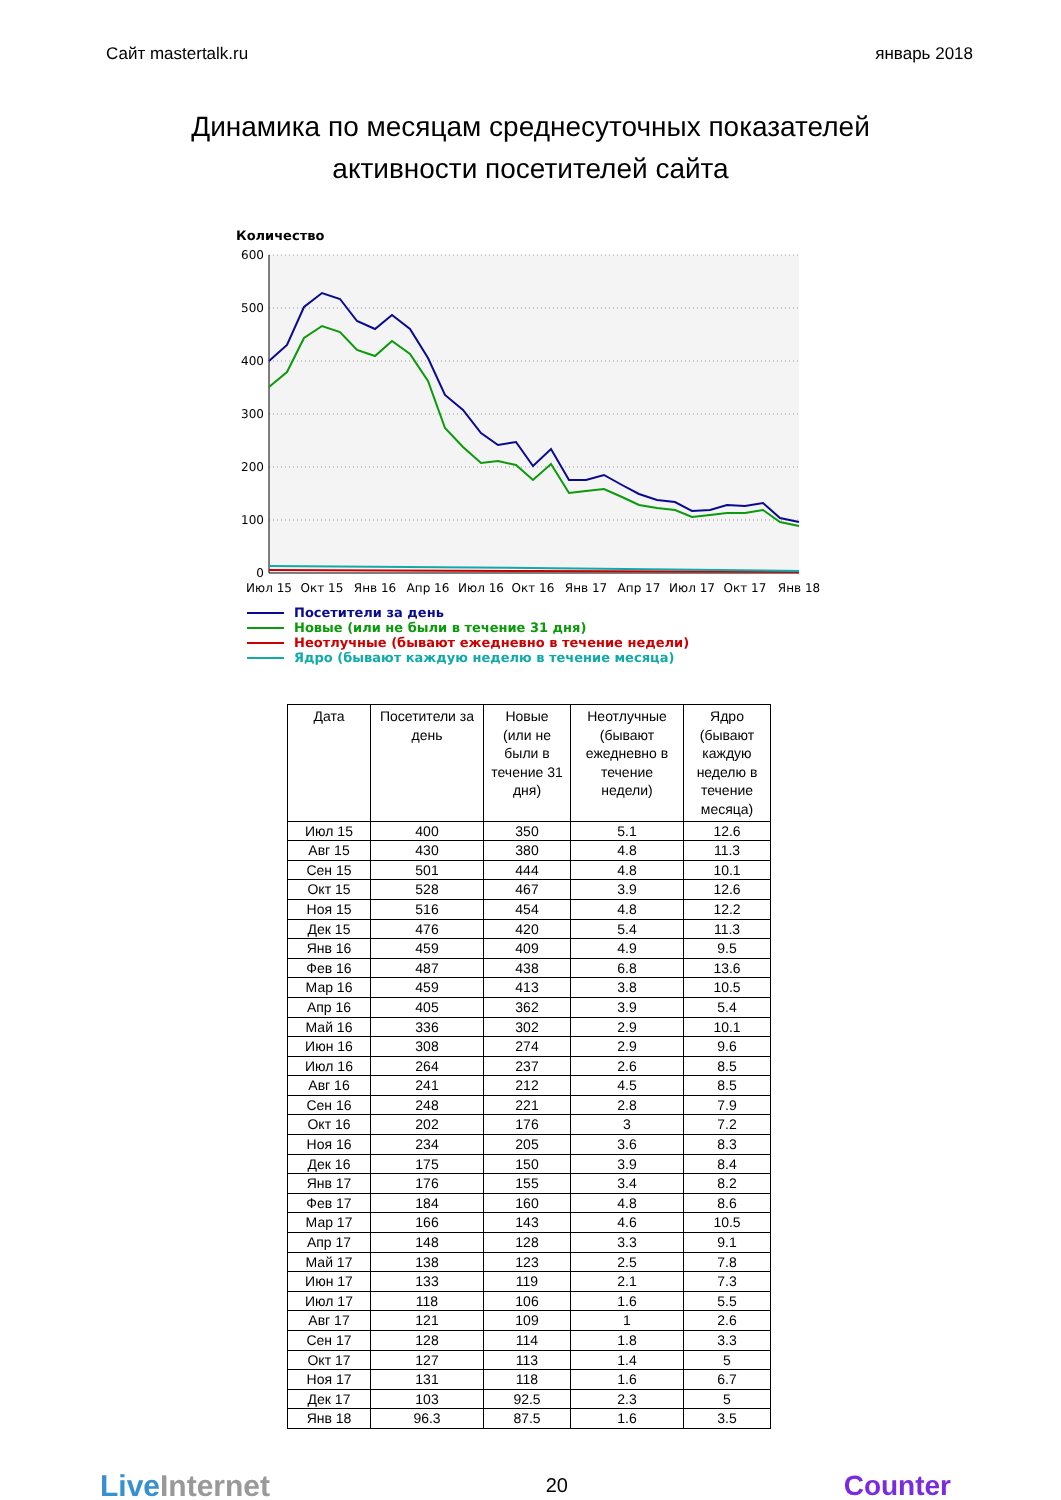Сайт mastertalk.ru январь 2018
Динамика по месяцам среднесуточных показателей
активности посетителей сайта
Количество
600
500
400
300
200
100
0
Июл 15
Окт 15
Янв 16
Апр 16
Июл 16
Окт 16
Янв 17
Апр 17
Июл 17
Окт 17
Янв 18
Посетители за день
Новые (или не были в течение 31 дня)
Неотлучные (бывают ежедневно в течение недели)
Ядро (бывают каждую неделю в течение месяца)
| Дата | Посетители за день | Новые (или не были в течение 31 дня) | Неотлучные (бывают ежедневно в течение недели) | Ядро (бывают каждую неделю в течение месяца) |
| --- | --- | --- | --- | --- |
| Июл 15 | 400 | 350 | 5.1 | 12.6 |
| Авг 15 | 430 | 380 | 4.8 | 11.3 |
| Сен 15 | 501 | 444 | 4.8 | 10.1 |
| Окт 15 | 528 | 467 | 3.9 | 12.6 |
| Ноя 15 | 516 | 454 | 4.8 | 12.2 |
| Дек 15 | 476 | 420 | 5.4 | 11.3 |
| Янв 16 | 459 | 409 | 4.9 | 9.5 |
| Фев 16 | 487 | 438 | 6.8 | 13.6 |
| Мар 16 | 459 | 413 | 3.8 | 10.5 |
| Апр 16 | 405 | 362 | 3.9 | 5.4 |
| Май 16 | 336 | 302 | 2.9 | 10.1 |
| Июн 16 | 308 | 274 | 2.9 | 9.6 |
| Июл 16 | 264 | 237 | 2.6 | 8.5 |
| Авг 16 | 241 | 212 | 4.5 | 8.5 |
| Сен 16 | 248 | 221 | 2.8 | 7.9 |
| Окт 16 | 202 | 176 | 3 | 7.2 |
| Ноя 16 | 234 | 205 | 3.6 | 8.3 |
| Дек 16 | 175 | 150 | 3.9 | 8.4 |
| Янв 17 | 176 | 155 | 3.4 | 8.2 |
| Фев 17 | 184 | 160 | 4.8 | 8.6 |
| Мар 17 | 166 | 143 | 4.6 | 10.5 |
| Апр 17 | 148 | 128 | 3.3 | 9.1 |
| Май 17 | 138 | 123 | 2.5 | 7.8 |
| Июн 17 | 133 | 119 | 2.1 | 7.3 |
| Июл 17 | 118 | 106 | 1.6 | 5.5 |
| Авг 17 | 121 | 109 | 1 | 2.6 |
| Сен 17 | 128 | 114 | 1.8 | 3.3 |
| Окт 17 | 127 | 113 | 1.4 | 5 |
| Ноя 17 | 131 | 118 | 1.6 | 6.7 |
| Дек 17 | 103 | 92.5 | 2.3 | 5 |
| Янв 18 | 96.3 | 87.5 | 1.6 | 3.5 |
LiveInternet 20 Counter